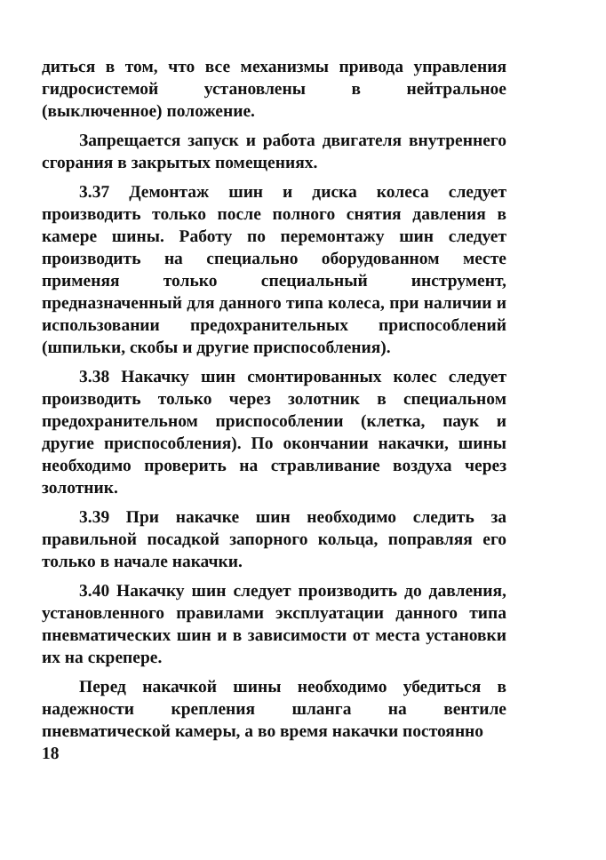диться в том, что все механизмы привода управления гидросистемой установлены в нейтральное (выключенное) положение.
Запрещается запуск и работа двигателя внутреннего сгорания в закрытых помещениях.
3.37 Демонтаж шин и диска колеса следует производить только после полного снятия давления в камере шины. Работу по перемонтажу шин следует производить на специально оборудованном месте применяя только специальный инструмент, предназначенный для данного типа колеса, при наличии и использовании предохранительных приспособлений (шпильки, скобы и другие приспособления).
3.38 Накачку шин смонтированных колес следует производить только через золотник в специальном предохранительном приспособлении (клетка, паук и другие приспособления). По окончании накачки, шины необходимо проверить на стравливание воздуха через золотник.
3.39 При накачке шин необходимо следить за правильной посадкой запорного кольца, поправляя его только в начале накачки.
3.40 Накачку шин следует производить до давления, установленного правилами эксплуатации данного типа пневматических шин и в зависимости от места установки их на скрепере.
Перед накачкой шины необходимо убедиться в надежности крепления шланга на вентиле пневматической камеры, а во время накачки постоянно
18